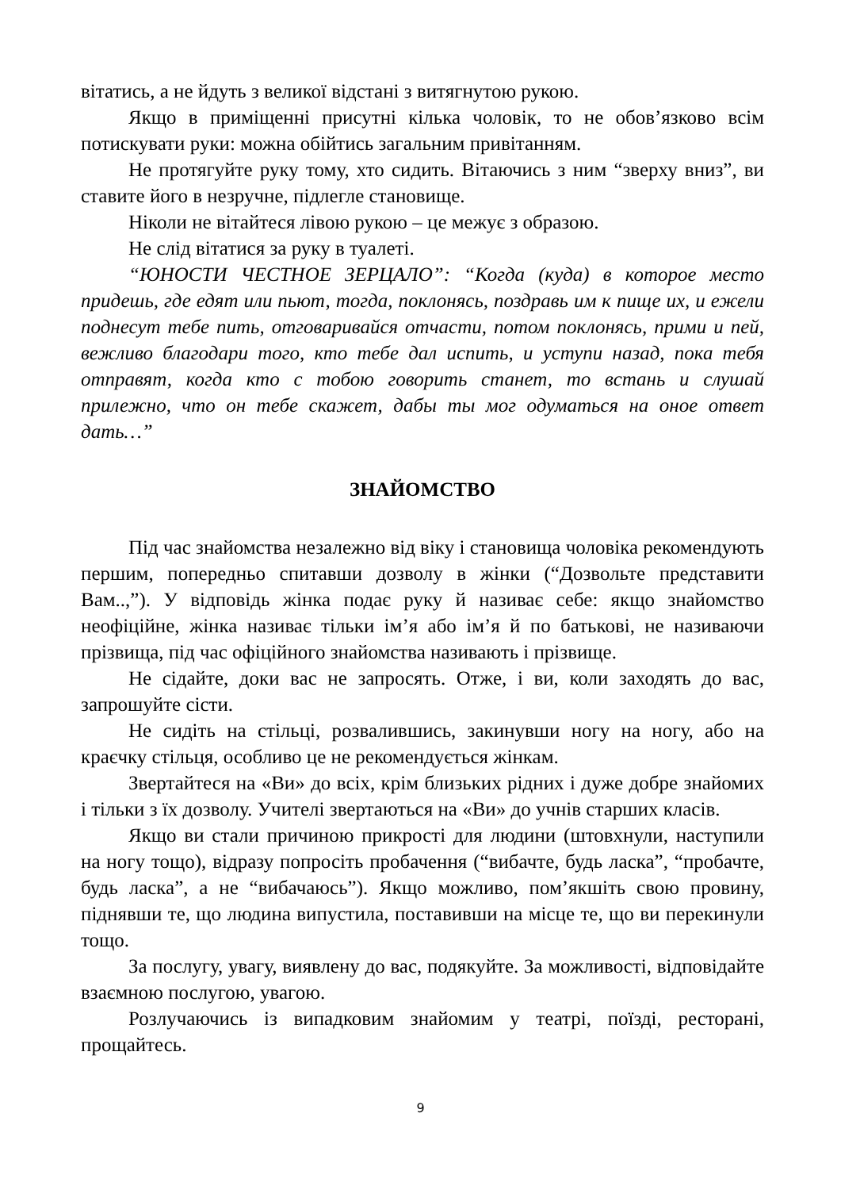вітатись, а не йдуть з великої відстані з витягнутою рукою.
Якщо в приміщенні присутні кілька чоловік, то не обов’язково всім потискувати руки: можна обійтись загальним привітанням.
Не протягуйте руку тому, хто сидить. Вітаючись з ним “зверху вниз”, ви ставите його в незручне, підлегле становище.
Ніколи не вітайтеся лівою рукою – це межує з образою.
Не слід вітатися за руку в туалеті.
“ЮНОСТИ ЧЕСТНОЕ ЗЕРЦАЛО”: “Когда (куда) в которое место придешь, где едят или пьют, тогда, поклонясь, поздравь им к пище их, и ежели поднесут тебе пить, отговаривайся отчасти, потом поклонясь, прими и пей, вежливо благодари того, кто тебе дал испить, и уступи назад, пока тебя отправят, когда кто с тобою говорить станет, то встань и слушай прилежно, что он тебе скажет, дабы ты мог одуматься на оное ответ дать…”
ЗНАЙОМСТВО
Під час знайомства незалежно від віку і становища чоловіка рекомендують першим, попередньо спитавши дозволу в жінки (“Дозвольте представити Вам..,”). У відповідь жінка подає руку й називає себе: якщо знайомство неофіційне, жінка називає тільки ім’я або ім’я й по батькові, не називаючи прізвища, під час офіційного знайомства називають і прізвище.
Не сідайте, доки вас не запросять. Отже, і ви, коли заходять до вас, запрошуйте сісти.
Не сидіть на стільці, розвалившись, закинувши ногу на ногу, або на краєчку стільця, особливо це не рекомендується жінкам.
Звертайтеся на «Ви» до всіх, крім близьких рідних і дуже добре знайомих і тільки з їх дозволу. Учителі звертаються на «Ви» до учнів старших класів.
Якщо ви стали причиною прикрості для людини (штовхнули, наступили на ногу тощо), відразу попросіть пробачення (“вибачте, будь ласка”, “пробачте, будь ласка”, а не “вибачаюсь”). Якщо можливо, пом’якшіть свою провину, піднявши те, що людина випустила, поставивши на місце те, що ви перекинули тощо.
За послугу, увагу, виявлену до вас, подякуйте. За можливості, відповідайте взаємною послугою, увагою.
Розлучаючись із випадковим знайомим у театрі, поїзді, ресторані, прощайтесь.
9